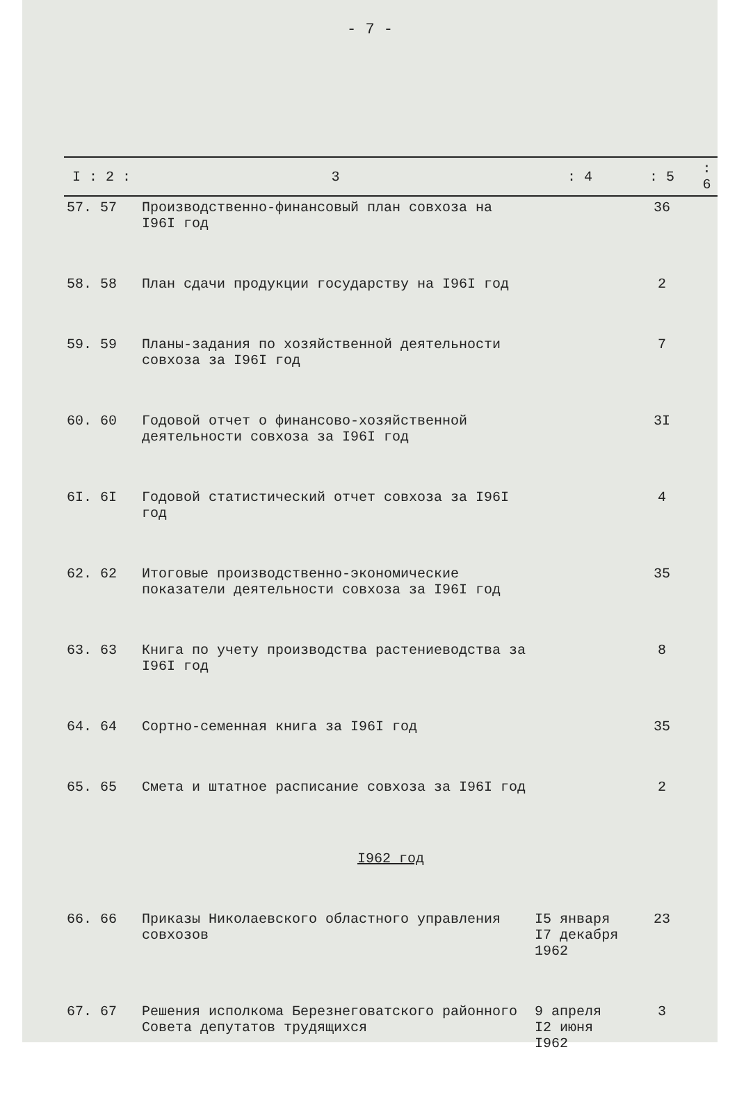- 7 -
| I : 2 : | 3 | : 4 | : 5 | : 6 |
| --- | --- | --- | --- | --- |
| 57. 57 | Производственно-финансовый план совхоза на I96I год | | 36 | |
| 58. 58 | План сдачи продукции государству на I96I год | | 2 | |
| 59. 59 | Планы-задания по хозяйственной деятельности совхоза за I96I год | | 7 | |
| 60. 60 | Годовой отчет о финансово-хозяйственной деятельности совхоза за I96I год | | 3I | |
| 6I. 6I | Годовой статистический отчет совхоза за I96I год | | 4 | |
| 62. 62 | Итоговые производственно-экономические показатели деятельности совхоза за I96I год | | 35 | |
| 63. 63 | Книга по учету производства растениеводства за I96I год | | 8 | |
| 64. 64 | Сортно-семенная книга за I96I год | | 35 | |
| 65. 65 | Смета и штатное расписание совхоза за I96I год | | 2 | |
| I962 год | | | | |
| 66. 66 | Приказы Николаевского областного управления совхозов | I5 января I7 декабря 1962 | 23 | |
| 67. 67 | Решения исполкома Березнеговатского районного Совета депутатов трудящихся | 9 апреля I2 июня I962 | 3 | |